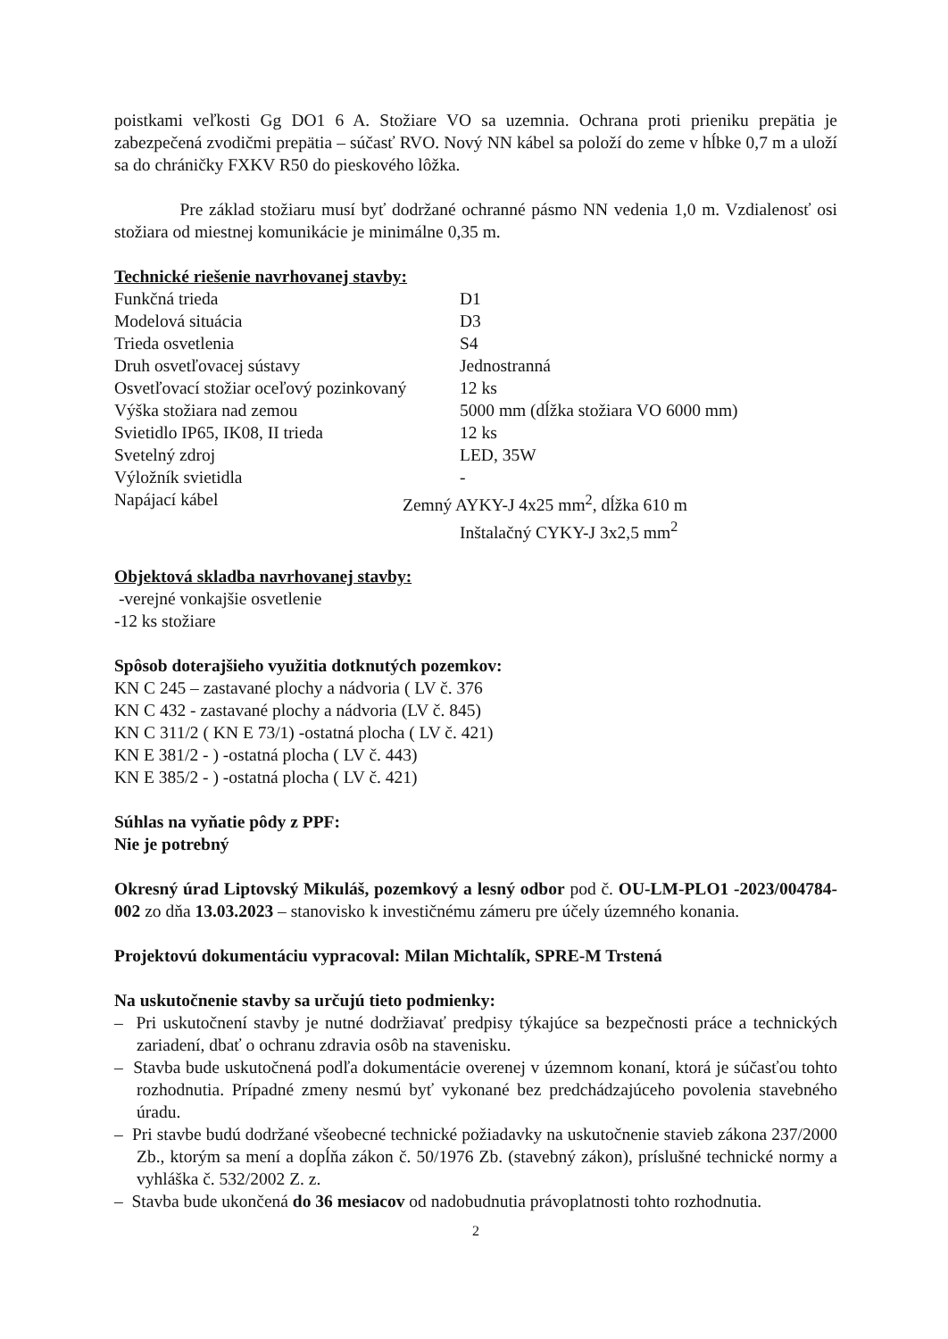poistkami veľkosti Gg DO1 6 A. Stožiare VO sa uzemnia. Ochrana proti prieniku prepätia je zabezpečená zvodičmi prepätia – súčasť RVO. Nový NN kábel sa položí do zeme v hĺbke 0,7 m a uloží sa do chráničky FXKV R50 do pieskového lôžka.
Pre základ stožiaru musí byť dodržané ochranné pásmo NN vedenia 1,0 m. Vzdialenosť osi stožiara od miestnej komunikácie je minimálne 0,35 m.
Technické riešenie navrhovanej stavby:
| Funkčná trieda | D1 |
| Modelová situácia | D3 |
| Trieda osvetlenia | S4 |
| Druh osvetľovacej sústavy | Jednostranná |
| Osvetľovací stožiar oceľový pozinkovaný | 12 ks |
| Výška stožiara nad zemou | 5000 mm (dĺžka stožiara VO 6000 mm) |
| Svietidlo IP65, IK08, II trieda | 12 ks |
| Svetelný zdroj | LED, 35W |
| Výložník svietidla | - |
| Napájací kábel | Zemný AYKY-J 4x25 mm<sup>2</sup>, dĺžka 610 m Inštalačný CYKY-J 3x2,5 mm<sup>2</sup> |
Objektová skladba navrhovanej stavby:
-verejné vonkajšie osvetlenie
-12 ks stožiare
Spôsob doterajšieho využitia dotknutých pozemkov:
KN C 245 – zastavané plochy a nádvoria ( LV č. 376
KN C 432 - zastavané plochy a nádvoria (LV č. 845)
KN C 311/2 ( KN E 73/1) -ostatná plocha ( LV č. 421)
KN E 381/2 - ) -ostatná plocha ( LV č. 443)
KN E 385/2 - ) -ostatná plocha ( LV č. 421)
Súhlas na vyňatie pôdy z PPF:
Nie je potrebný
Okresný úrad Liptovský Mikuláš, pozemkový a lesný odbor pod č. OU-LM-PLO1 -2023/004784-002 zo dňa 13.03.2023 – stanovisko k investičnému zámeru pre účely územného konania.
Projektovú dokumentáciu vypracoval: Milan Michtalík, SPRE-M Trstená
Na uskutočnenie stavby sa určujú tieto podmienky:
– Pri uskutočnení stavby je nutné dodržiavať predpisy týkajúce sa bezpečnosti práce a technických zariadení, dbať o ochranu zdravia osôb na stavenisku.
– Stavba bude uskutočnená podľa dokumentácie overenej v územnom konaní, ktorá je súčasťou tohto rozhodnutia. Prípadné zmeny nesmú byť vykonané bez predchádzajúceho povolenia stavebného úradu.
– Pri stavbe budú dodržané všeobecné technické požiadavky na uskutočnenie stavieb zákona 237/2000 Zb., ktorým sa mení a dopĺňa zákon č. 50/1976 Zb. (stavebný zákon), príslušné technické normy a vyhláška č. 532/2002 Z. z.
– Stavba bude ukončená do 36 mesiacov od nadobudnutia právoplatnosti tohto rozhodnutia.
2